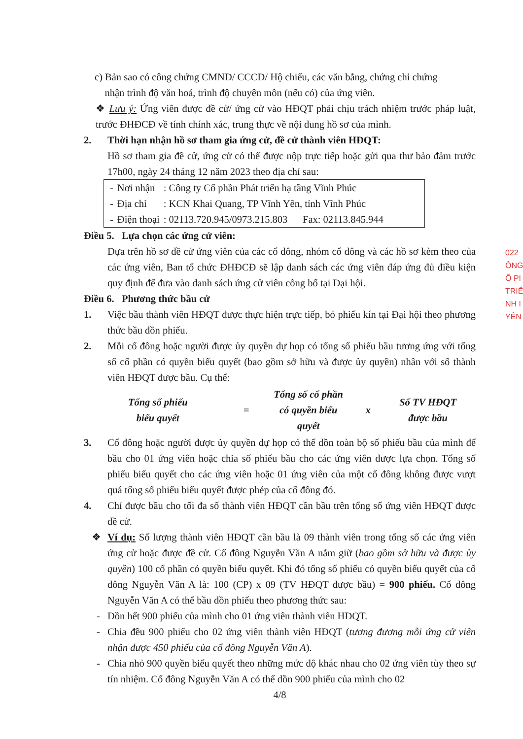c) Bản sao có công chứng CMND/ CCCD/ Hộ chiếu, các văn bằng, chứng chỉ chứng
nhận trình độ văn hoá, trình độ chuyên môn (nếu có) của ứng viên.
❖ Lưu ý: Ứng viên được đề cử/ ứng cử vào HĐQT phải chịu trách nhiệm trước pháp luật, trước ĐHĐCĐ về tính chính xác, trung thực về nội dung hồ sơ của mình.
2. Thời hạn nhận hồ sơ tham gia ứng cử, đề cử thành viên HĐQT:
Hồ sơ tham gia đề cử, ứng cử có thể được nộp trực tiếp hoặc gửi qua thư bảo đảm trước 17h00, ngày 24 tháng 12 năm 2023 theo địa chỉ sau:
| - | Nơi nhận | : Công ty Cổ phần Phát triển hạ tầng Vĩnh Phúc |
| - | Địa chỉ | : KCN Khai Quang, TP Vĩnh Yên, tỉnh Vĩnh Phúc |
| - | Điện thoại | : 02113.720.945/0973.215.803 Fax: 02113.845.944 |
Điều 5. Lựa chọn các ứng cử viên:
Dựa trên hồ sơ đề cử ứng viên của các cổ đông, nhóm cổ đông và các hồ sơ kèm theo của các ứng viên, Ban tổ chức ĐHĐCĐ sẽ lập danh sách các ứng viên đáp ứng đủ điều kiện quy định để đưa vào danh sách ứng cử viên công bố tại Đại hội.
Điều 6. Phương thức bầu cử
1. Việc bầu thành viên HĐQT được thực hiện trực tiếp, bỏ phiếu kín tại Đại hội theo phương thức bầu dồn phiếu.
2. Mỗi cổ đông hoặc người được ủy quyền dự họp có tổng số phiếu bầu tương ứng với tổng số cổ phần có quyền biểu quyết (bao gồm sở hữu và được ủy quyền) nhân với số thành viên HĐQT được bầu. Cụ thể:
Tổng số phiếu
biểu quyết
=
Tổng số cổ phần
có quyền biểu
quyết
x
Số TV HĐQT
được bầu
3. Cổ đông hoặc người được ủy quyền dự họp có thể dồn toàn bộ số phiếu bầu của mình để bầu cho 01 ứng viên hoặc chia số phiếu bầu cho các ứng viên được lựa chọn. Tổng số phiếu biểu quyết cho các ứng viên hoặc 01 ứng viên của một cổ đông không được vượt quá tổng số phiếu biểu quyết được phép của cổ đông đó.
4. Chỉ được bầu cho tối đa số thành viên HĐQT cần bầu trên tổng số ứng viên HĐQT được đề cử.
❖ Ví dụ: Số lượng thành viên HĐQT cần bầu là 09 thành viên trong tổng số các ứng viên ứng cử hoặc được đề cử. Cổ đông Nguyễn Văn A nắm giữ (bao gồm sở hữu và được ủy quyền) 100 cổ phần có quyền biểu quyết. Khi đó tổng số phiếu có quyền biểu quyết của cổ đông Nguyễn Văn A là: 100 (CP) x 09 (TV HĐQT được bầu) = 900 phiếu. Cổ đông Nguyễn Văn A có thể bầu dồn phiếu theo phương thức sau:
- Dồn hết 900 phiếu của mình cho 01 ứng viên thành viên HĐQT.
- Chia đều 900 phiếu cho 02 ứng viên thành viên HĐQT (tương đương mỗi ứng cử viên nhận được 450 phiếu của cổ đông Nguyễn Văn A).
- Chia nhỏ 900 quyền biểu quyết theo những mức độ khác nhau cho 02 ứng viên tùy theo sự tín nhiệm. Cổ đông Nguyễn Văn A có thể dồn 900 phiếu của mình cho 02
4/8
022
ÔNG
Ổ PI
TRIỂ
NH I
YÊN